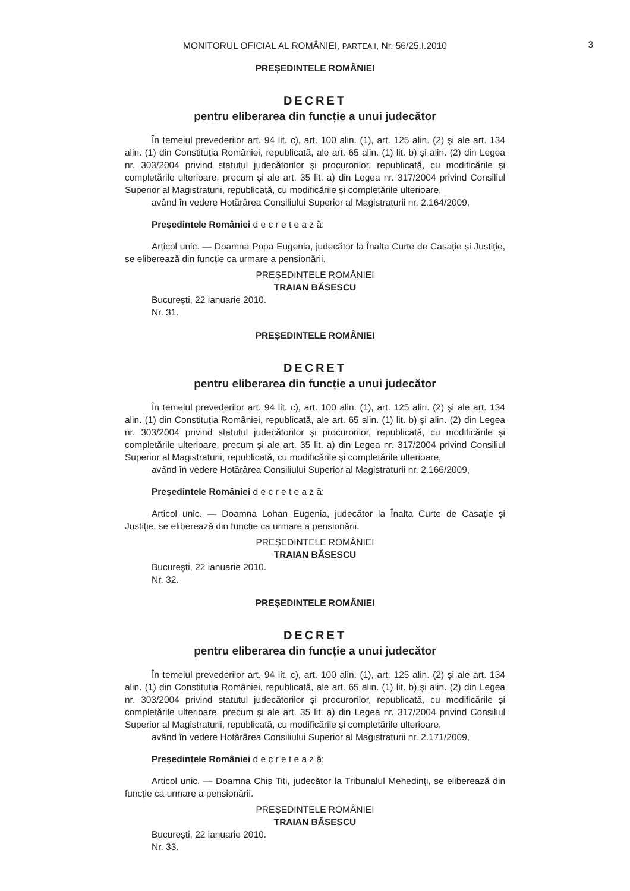MONITORUL OFICIAL AL ROMÂNIEI, PARTEA I, Nr. 56/25.I.2010 3
PREȘEDINTELE ROMÂNIEI
DECRET
pentru eliberarea din funcție a unui judecător
În temeiul prevederilor art. 94 lit. c), art. 100 alin. (1), art. 125 alin. (2) și ale art. 134 alin. (1) din Constituția României, republicată, ale art. 65 alin. (1) lit. b) și alin. (2) din Legea nr. 303/2004 privind statutul judecătorilor și procurorilor, republicată, cu modificările și completările ulterioare, precum și ale art. 35 lit. a) din Legea nr. 317/2004 privind Consiliul Superior al Magistraturii, republicată, cu modificările și completările ulterioare,
având în vedere Hotărârea Consiliului Superior al Magistraturii nr. 2.164/2009,
Președintele României d e c r e t e a z ă:
Articol unic. — Doamna Popa Eugenia, judecător la Înalta Curte de Casație și Justiție, se eliberează din funcție ca urmare a pensionării.
PREȘEDINTELE ROMÂNIEI
TRAIAN BĂSESCU
București, 22 ianuarie 2010.
Nr. 31.
PREȘEDINTELE ROMÂNIEI
DECRET
pentru eliberarea din funcție a unui judecător
În temeiul prevederilor art. 94 lit. c), art. 100 alin. (1), art. 125 alin. (2) și ale art. 134 alin. (1) din Constituția României, republicată, ale art. 65 alin. (1) lit. b) și alin. (2) din Legea nr. 303/2004 privind statutul judecătorilor și procurorilor, republicată, cu modificările și completările ulterioare, precum și ale art. 35 lit. a) din Legea nr. 317/2004 privind Consiliul Superior al Magistraturii, republicată, cu modificările și completările ulterioare,
având în vedere Hotărârea Consiliului Superior al Magistraturii nr. 2.166/2009,
Președintele României d e c r e t e a z ă:
Articol unic. — Doamna Lohan Eugenia, judecător la Înalta Curte de Casație și Justiție, se eliberează din funcție ca urmare a pensionării.
PREȘEDINTELE ROMÂNIEI
TRAIAN BĂSESCU
București, 22 ianuarie 2010.
Nr. 32.
PREȘEDINTELE ROMÂNIEI
DECRET
pentru eliberarea din funcție a unui judecător
În temeiul prevederilor art. 94 lit. c), art. 100 alin. (1), art. 125 alin. (2) și ale art. 134 alin. (1) din Constituția României, republicată, ale art. 65 alin. (1) lit. b) și alin. (2) din Legea nr. 303/2004 privind statutul judecătorilor și procurorilor, republicată, cu modificările și completările ulterioare, precum și ale art. 35 lit. a) din Legea nr. 317/2004 privind Consiliul Superior al Magistraturii, republicată, cu modificările și completările ulterioare,
având în vedere Hotărârea Consiliului Superior al Magistraturii nr. 2.171/2009,
Președintele României d e c r e t e a z ă:
Articol unic. — Doamna Chiș Titi, judecător la Tribunalul Mehedinți, se eliberează din funcție ca urmare a pensionării.
PREȘEDINTELE ROMÂNIEI
TRAIAN BĂSESCU
București, 22 ianuarie 2010.
Nr. 33.